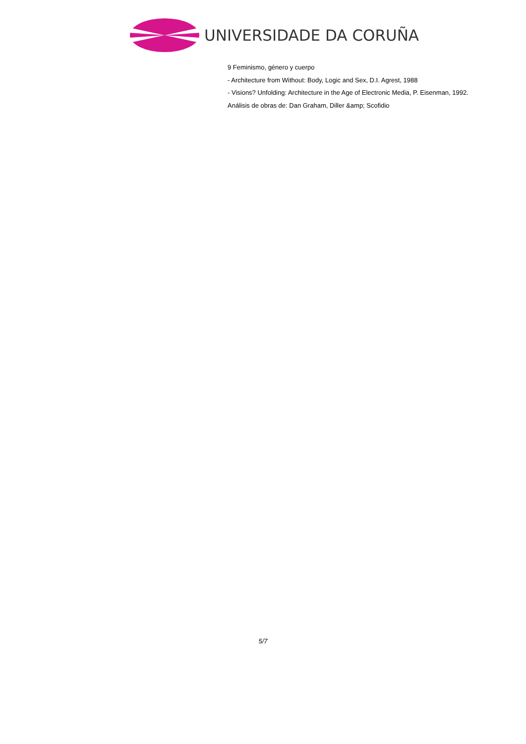UNIVERSIDADE DA CORUÑA
9 Feminismo, género y cuerpo
- Architecture from Without: Body, Logic and Sex, D.I. Agrest, 1988
- Visions? Unfolding: Architecture in the Age of Electronic Media, P. Eisenman, 1992.
Análisis de obras de: Dan Graham, Diller &amp; Scofidio
5/7